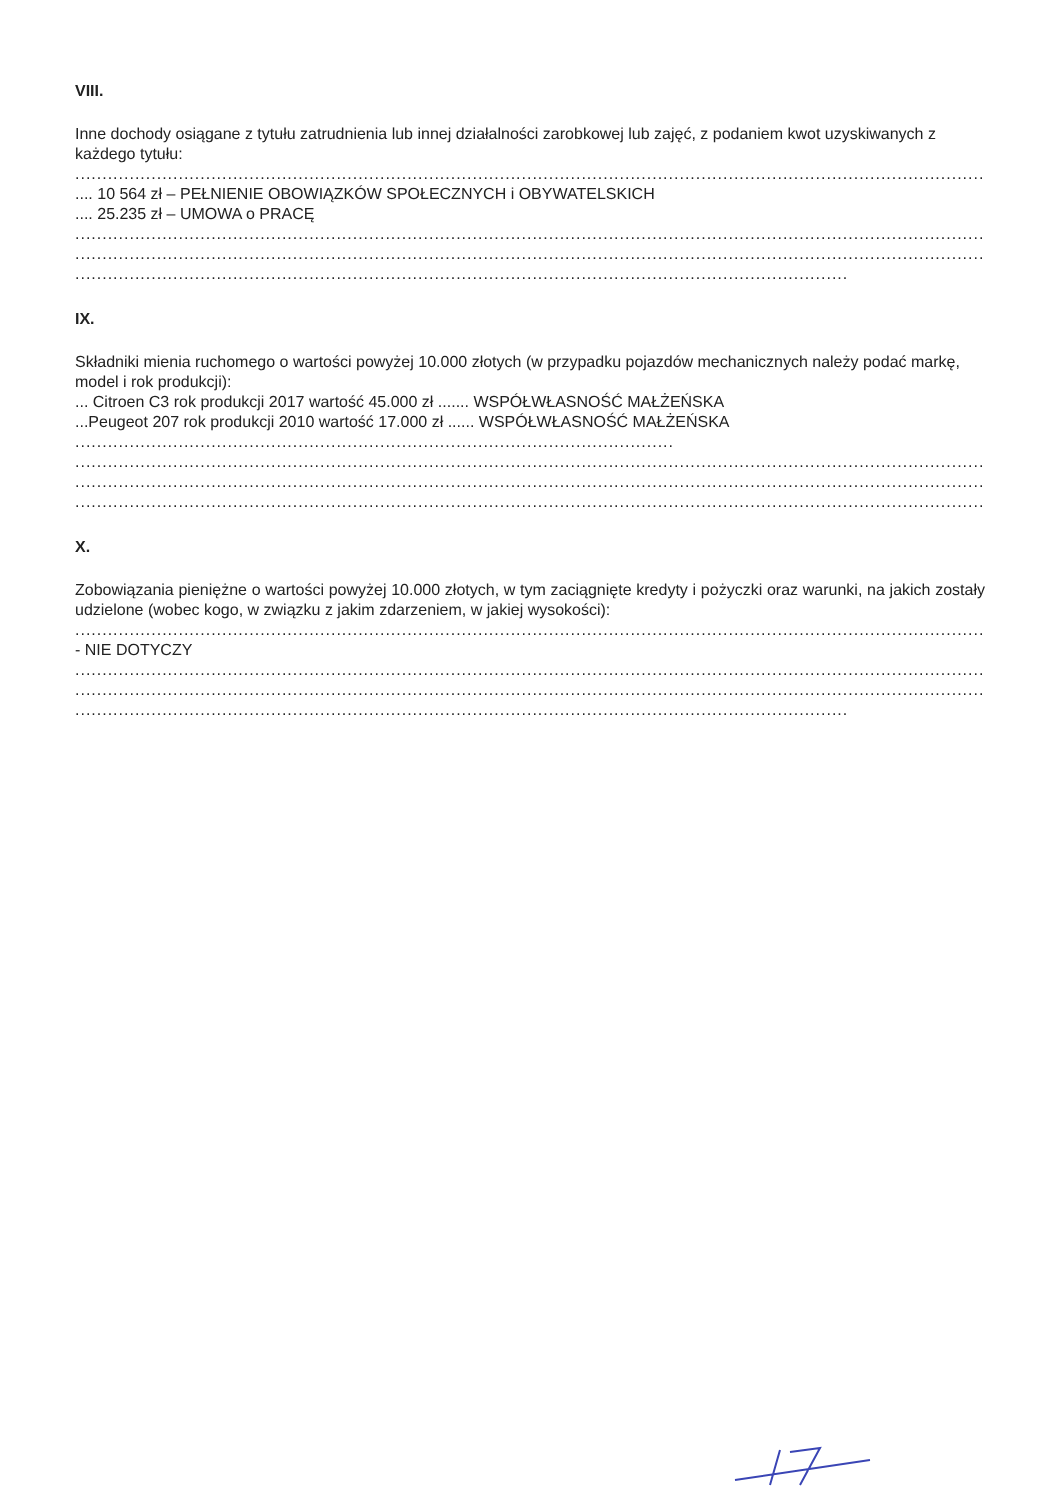VIII.
Inne dochody osiągane z tytułu zatrudnienia lub innej działalności zarobkowej lub zajęć, z podaniem kwot uzyskiwanych z każdego tytułu:
..................................................................................................................................................................................
.... 10 564 zł – PEŁNIENIE OBOWIĄZKÓW SPOŁECZNYCH i OBYWATELSKICH
.... 25.235 zł – UMOWA o PRACĘ
..................................................................................................................................................................................
..................................................................................................................................................................................
..............................................................................................................................................
IX.
Składniki mienia ruchomego o wartości powyżej 10.000 złotych (w przypadku pojazdów mechanicznych należy podać markę, model i rok produkcji):
... Citroen C3 rok produkcji 2017 wartość 45.000 zł ....... WSPÓŁWŁASNOŚĆ MAŁŻEŃSKA
...Peugeot 207 rok produkcji 2010 wartość 17.000 zł ...... WSPÓŁWŁASNOŚĆ MAŁŻEŃSKA
..............................................................................................................
..................................................................................................................................................................................
..................................................................................................................................................................................
..................................................................................................................................................................................
X.
Zobowiązania pieniężne o wartości powyżej 10.000 złotych, w tym zaciągnięte kredyty i pożyczki oraz warunki, na jakich zostały udzielone (wobec kogo, w związku z jakim zdarzeniem, w jakiej wysokości):
..................................................................................................................................................................................
- NIE DOTYCZY
..................................................................................................................................................................................
..................................................................................................................................................................................
..............................................................................................................................................